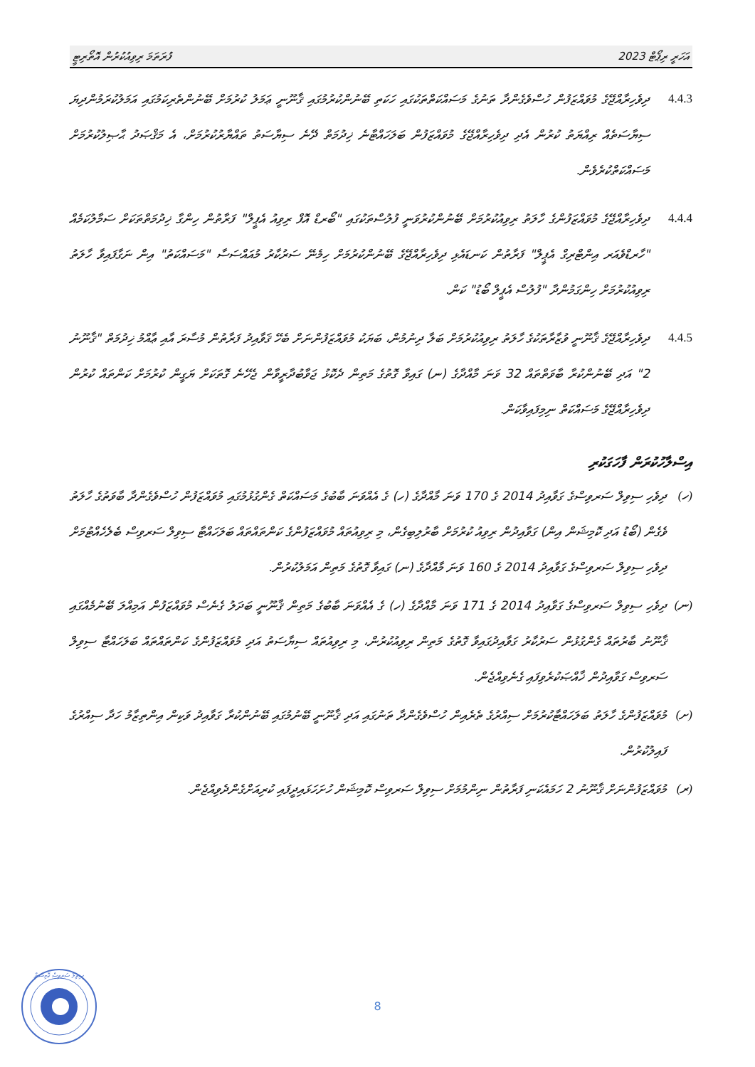ފުރަތަމަ ރިވިއުކުރުން އޮތޯރިޓީ އަހަރީ ރިޕޯޓް 2023
4.4.3 ދިވެހިރާއްޖޭގެ މުވައްޒަފުން ހުސްވެގެންދާ ތަނުގެ މަސައްކަތްތަކުގައި ހަކަތި ބޭނުންކުރުމުގައި ޤާނޫނީ ޢަމަލު ކުރުމަށް ބޭނުންތެރިކަމުގައި އަމަލުކުރަމުންދިޔަ ސިޔާސަތެއް ރިއްޔަތު ކުރުން އެދި ދިވެހިރާއްޖޭގެ މުވައްޒަފުން ބަލަހައްޓާނެ ޚިދުމަތް ދޭނެ ސިޔާސަތު ތައްޔާރުކުރުމަށް، އެ މަޤްޞަދު ޙާޞިލުކުރުމަށް މަސައްކަތްކުރެވެން.
4.4.4 ދިވެހިރާއްޖޭގެ މުވައްޒަފުންގެ ހާލަތު ރިވިއުކުރުމަށް ބޭނުންކުރުވަނީ ފުލުސްތަކުގައި "ބޯރޑް އޮފް ރިވިއު އެޕީލް" ފަރާތުން ހިންގާ ޚިދުމަތްތަކަށް ސަމާލުކަމެއް "ހާރޑްވެއަރ އިންޓްރިގް އެޕީލް" ފަރާތުން ކަނޑައެޅި ދިވެހިރާއްޖޭގެ ބޭނުންކުރުމަށް ހިމެނޭ ސަރުކާރު މުއައްސަސާ "މަސައްކަތު" އިން ނަގާފައިވާ ހާލަތު ރިވިއުކުރުމަށް ހިންގަމުންދާ "ފުލުސް އެޕީލް ބޯޑު" ކަން.
4.4.5 ދިވެހިރާއްޖޭގެ ޤާނޫނީ ވުޒާރާތަކުގެ ހާލަތު ރިވިއުކުރުމަށް ބަލާ ދިނުމުން، ބަޔަކު މުވައްޒަފުންނަށް ބެހޭ ޤަވާއިދު ފަރާތުން މުސާރަ އާއި ޢާއްމު ޚިދުމަތް "ޤާނޫނު 2" އަދި ބޭނުންކުރާ ބާވަތްތައް 32 ވަނަ މާއްދާގެ (ނ) ގައިވާ ގޮތުގެ މަތިން ދެކޮޅު ޖަވާބުދާރީވާން ޖެހޭނެ ގޮތަކަށް ޔަގީން ކުރުމަށް ކަންތައް ކުރުން ދިވެހިރާއްޖޭގެ މަސައްކަތް ނިމިފައިވާކަން.
އިސްލާހުކުރަން ފާހަގަކުރި
(ހ) ދިވެހި ސިވިލް ސަރވިސްގެ ގަވާއިދު 2014 ގެ 170 ވަނަ މާއްދާގެ (ހ) ގެ އެއްވަނަ ބާބުގެ މަސައްކަތް ގެންގުޅުމުގައި މުވައްޒަފުން ހުސްވެގެންދާ ބާވަތުގެ ހާލަތު ވެގެން (ބޯޑު އަދި ކޮމިޝަން އިން) ގަވާއިދުން ރިވިއު ކުރުމަށް ބާރުލިބިގެން، މި ރިވިއުތައް މުވައްޒަފުންގެ ކަންތައްތައް ބަލަހައްޓާ ސިވިލް ސަރވިސް ބެލެހެއްޓުމަށް ދިވެހި ސިވިލް ސަރވިސްގެ ގަވާއިދު 2014 ގެ 160 ވަނަ މާއްދާގެ (ނ) ގައިވާ ގޮތުގެ މަތިން އަމަލުކުރުން.
(ނ) ދިވެހި ސިވިލް ސަރވިސްގެ ގަވާއިދު 2014 ގެ 171 ވަނަ މާއްދާގެ (ހ) ގެ އެއްވަނަ ބާބުގެ މަތިން ޤާނޫނީ ބަދަލު ގެނެސް މުވައްޒަފުން އަމިއްލަ ބޭނުމެއްގައި ޤާނޫނު ބާރުތައް ގެންގުޅުން ސަރުކާރު ގަވާއިދުގައިވާ ގޮތުގެ މަތިން ރިވިއުކުރުން، މި ރިވިއުތައް ސިޔާސަތު އަދި މުވައްޒަފުންގެ ކަންތައްތައް ބަލަހައްޓާ ސިވިލް ސަރވިސް ގަވާއިދުން ޚާއްޞަކުރެވިފައި ގެނެވިއްޖެން.
(ށ) މުވައްޒަފުންގެ ހާލަތު ބަލަހައްޓާކުރުމަށް ސިއްރުގެ ތެރެއިން ހުސްވެގެންދާ ތަނުގައި އަދި ޤާނޫނީ ބޭނުމުގައި ބޭނުންކުރާ ގަވާއިދު ވަކިން އިންތިޒާމު ހަދާ ސިއްރުގެ ފައިލުކުރުން.
(ރ) މުވައްޒަފުންނަށް ޤާނޫނު 2 ހަމައެކަނި ފަރާތުން ނިންމުމަށް ސިވިލް ސަރވިސް ކޮމިޝަން ހުށަހަޅައިދީފައި ކުރިއަށްގެންދެވިއްޖެން.
ސިވިލް ސަރވިސް ކޮމިޝަން
8